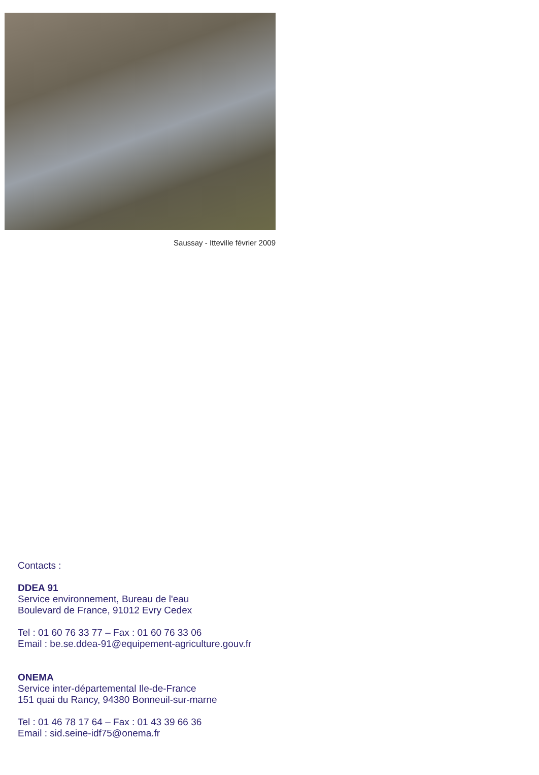Saussay - Itteville février 2009
Contacts :
DDEA 91
Service environnement, Bureau de l'eau
Boulevard de France, 91012 Evry Cedex
Tel : 01 60 76 33 77 – Fax : 01 60 76 33 06
Email : be.se.ddea-91@equipement-agriculture.gouv.fr
ONEMA
Service inter-départemental Ile-de-France
151 quai du Rancy, 94380 Bonneuil-sur-marne
Tel : 01 46 78 17 64 – Fax : 01 43 39 66 36
Email : sid.seine-idf75@onema.fr